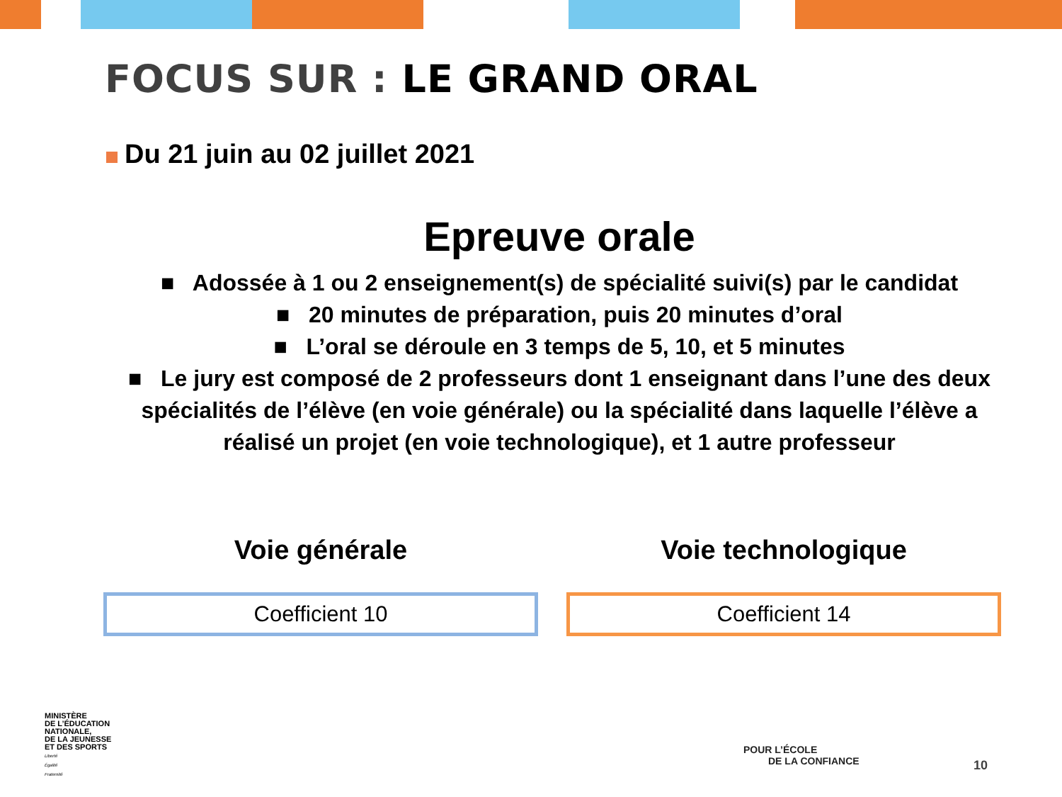FOCUS SUR : LE GRAND ORAL
Du 21 juin au 02 juillet 2021
Epreuve orale
■ Adossée à 1 ou 2 enseignement(s) de spécialité suivi(s) par le candidat
■ 20 minutes de préparation, puis 20 minutes d’oral
■ L’oral se déroule en 3 temps de 5, 10, et 5 minutes
■ Le jury est composé de 2 professeurs dont 1 enseignant dans l’une des deux spécialités de l’élève (en voie générale) ou la spécialité dans laquelle l’élève a réalisé un projet (en voie technologique), et 1 autre professeur
Voie générale
Coefficient 10
Voie technologique
Coefficient 14
MINISTÈRE
DE L’ÉDUCATION
NATIONALE,
DE LA JEUNESSE
ET DES SPORTS
Liberté
Égalité
Fraternité
POUR L’ÉCOLE
DE LA CONFIANCE
10